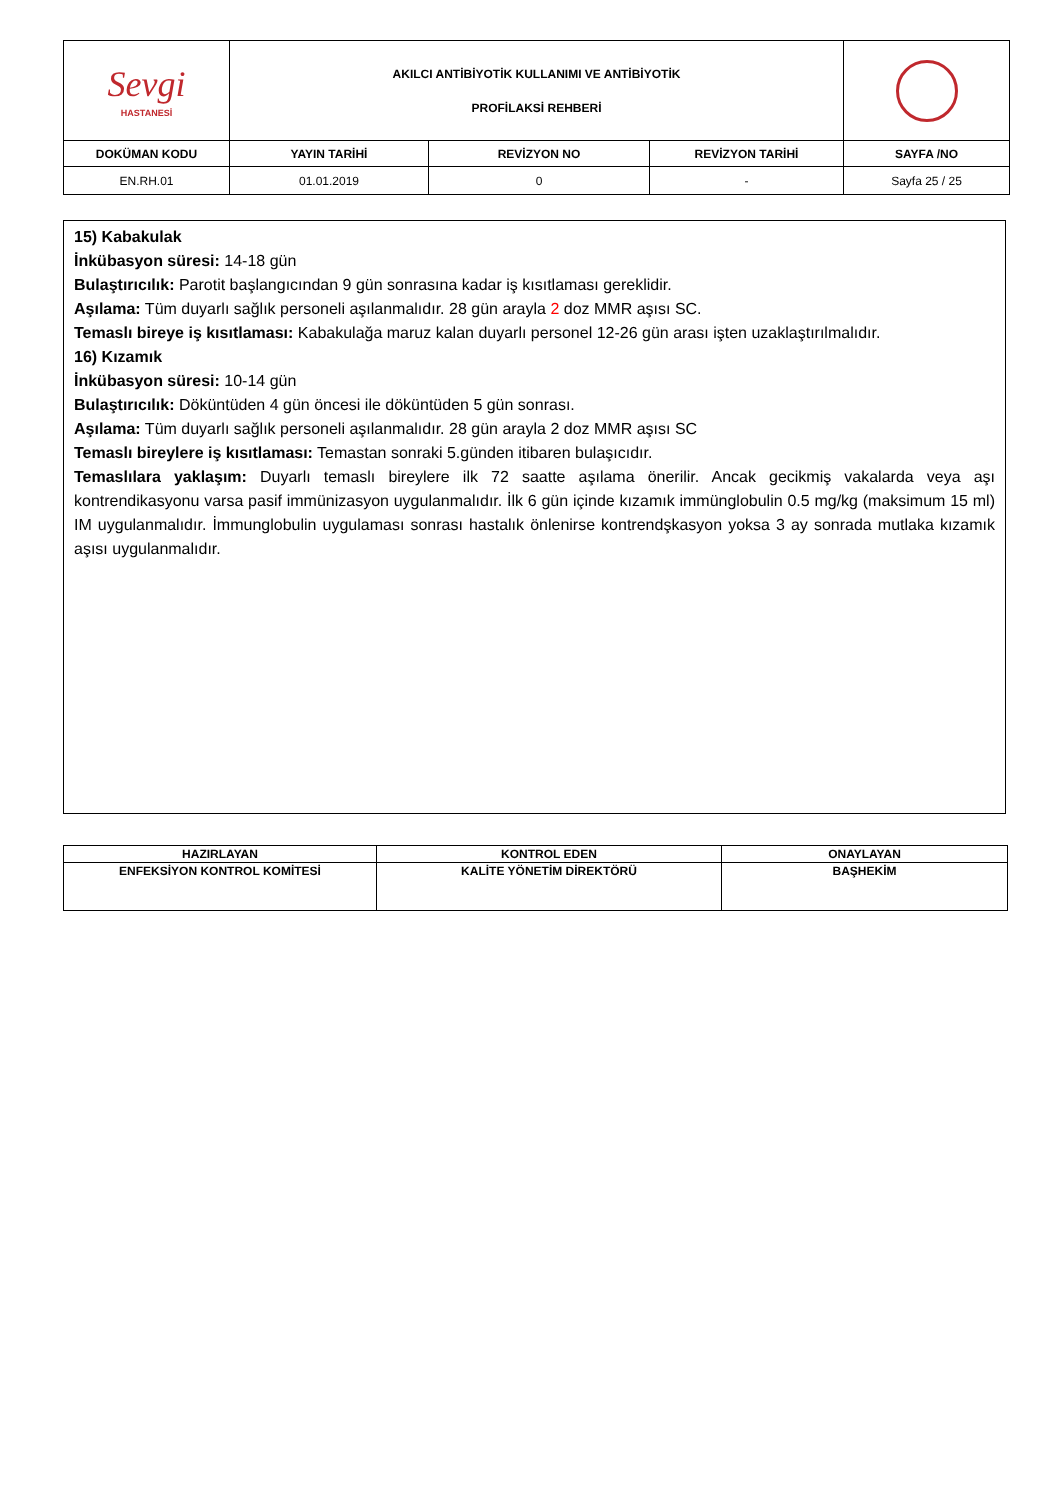| Sevgi HASTANESİ | AKILCI ANTİBİYOTİK KULLANIMI VE ANTİBİYOTİK PROFİLAKSİ REHBERİ | | | |
| DOKÜMAN KODU | YAYIN TARİHİ | REVİZYON NO | REVİZYON TARİHİ | SAYFA /NO |
| EN.RH.01 | 01.01.2019 | 0 | - | Sayfa 25 / 25 |
15) Kabakulak
İnkübasyon süresi: 14-18 gün
Bulaştırıcılık: Parotit başlangıcından 9 gün sonrasına kadar iş kısıtlaması gereklidir.
Aşılama: Tüm duyarlı sağlık personeli aşılanmalıdır. 28 gün arayla 2 doz MMR aşısı SC.
Temaslı bireye iş kısıtlaması: Kabakulağa maruz kalan duyarlı personel 12-26 gün arası işten uzaklaştırılmalıdır.
16) Kızamık
İnkübasyon süresi: 10-14 gün
Bulaştırıcılık: Döküntüden 4 gün öncesi ile döküntüden 5 gün sonrası.
Aşılama: Tüm duyarlı sağlık personeli aşılanmalıdır. 28 gün arayla 2 doz MMR aşısı SC
Temaslı bireylere iş kısıtlaması: Temastan sonraki 5.günden itibaren bulaşıcıdır.
Temaslılara yaklaşım: Duyarlı temaslı bireylere ilk 72 saatte aşılama önerilir. Ancak gecikmiş vakalarda veya aşı kontrendikasyonu varsa pasif immünizasyon uygulanmalıdır. İlk 6 gün içinde kızamık immünglobulin 0.5 mg/kg (maksimum 15 ml) IM uygulanmalıdır. İmmunglobulin uygulaması sonrası hastalık önlenirse kontrendşkasyon yoksa 3 ay sonrada mutlaka kızamık aşısı uygulanmalıdır.
| HAZIRLAYAN | KONTROL EDEN | ONAYLAYAN |
| --- | --- | --- |
| ENFEKSİYON KONTROL KOMİTESİ | KALİTE YÖNETİM DİREKTÖRÜ | BAŞHEKİM |